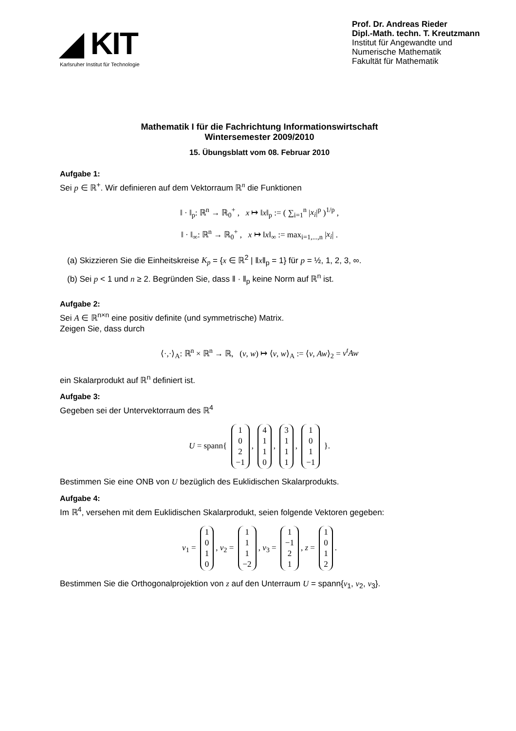◢ KIT
Karlsruher Institut für Technologie
Prof. Dr. Andreas Rieder
Dipl.-Math. techn. T. Kreutzmann
Institut für Angewandte und
Numerische Mathematik
Fakultät für Mathematik
Mathematik I für die Fachrichtung Informationswirtschaft
Wintersemester 2009/2010
15. Übungsblatt vom 08. Februar 2010
Aufgabe 1:
Sei p ∈ ℝ<sup>+</sup>. Wir definieren auf dem Vektorraum ℝ<sup>n</sup> die Funktionen
‖ · ‖<sub>p</sub>: ℝ<sup>n</sup> → ℝ<sub>0</sub><sup>+</sup> , x ↦ ‖x‖<sub>p</sub> := ( ∑<sub>i=1</sub><sup>n</sup> |x<sub>i</sub>|<sup>p</sup> )<sup>1/p</sup> ,
‖ · ‖<sub>∞</sub>: ℝ<sup>n</sup> → ℝ<sub>0</sub><sup>+</sup> , x ↦ ‖x‖<sub>∞</sub> := max<sub>i=1,...,n</sub> |x<sub>i</sub>| .
(a) Skizzieren Sie die Einheitskreise K<sub>p</sub> = {x ∈ ℝ<sup>2</sup> | ‖x‖<sub>p</sub> = 1} für p = ½, 1, 2, 3, ∞.
(b) Sei p < 1 und n ≥ 2. Begründen Sie, dass ‖ · ‖<sub>p</sub> keine Norm auf ℝ<sup>n</sup> ist.
Aufgabe 2:
Sei A ∈ ℝ<sup>n×n</sup> eine positiv definite (und symmetrische) Matrix.
Zeigen Sie, dass durch
⟨·,·⟩<sub>A</sub>: ℝ<sup>n</sup> × ℝ<sup>n</sup> → ℝ, (v, w) ↦ ⟨v, w⟩<sub>A</sub> := ⟨v, Aw⟩<sub>2</sub> = v<sup>t</sup>Aw
ein Skalarprodukt auf ℝ<sup>n</sup> definiert ist.
Aufgabe 3:
Gegeben sei der Untervektorraum des ℝ<sup>4</sup>
U = spann{ 1
0
2
−1, 4
1
1
0, 3
1
1
1, 1
0
1
−1 }.
Bestimmen Sie eine ONB von U bezüglich des Euklidischen Skalarprodukts.
Aufgabe 4:
Im ℝ<sup>4</sup>, versehen mit dem Euklidischen Skalarprodukt, seien folgende Vektoren gegeben:
v<sub>1</sub> = 1
0
1
0, v<sub>2</sub> = 1
1
1
−2, v<sub>3</sub> = 1
−1
2
1, z = 1
0
1
2.
Bestimmen Sie die Orthogonalprojektion von z auf den Unterraum U = spann{v<sub>1</sub>, v<sub>2</sub>, v<sub>3</sub>}.